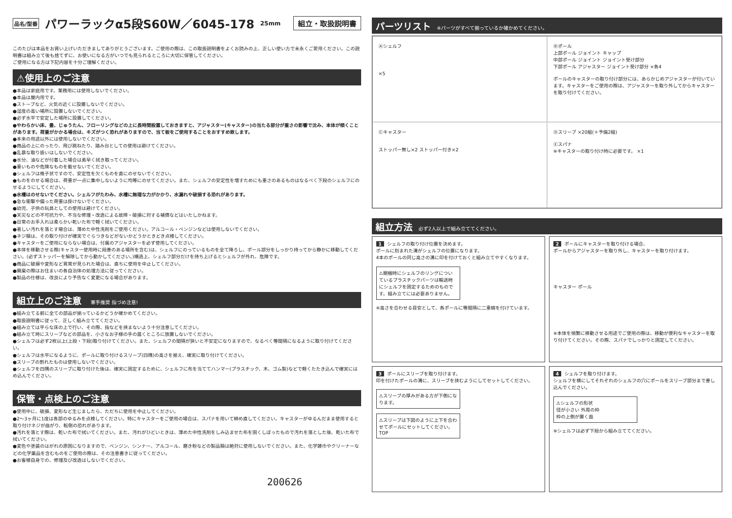品名/型番 パワーラックα5段S60W／6045-178 25mm 組立・取扱説明書
このたびは本品をお買い上げいただきましてありがとうございます。ご使用の際は、この取扱説明書をよくお読みの上、正しい使い方で末永くご愛用ください。この説明書は組み立て後も捨てずに、お使いになる方がいつでも見られるところに大切に保管してください。
ご使用になる方は下記内容を十分ご理解ください。
⚠使用上のご注意
●本品は家庭用です。業務用には使用しないでください。
●本品は屋内用です。
●ストーブなど、火気の近くに設置しないでください。
●湿度の高い場所に設置しないでください。
●必ず水平で安定した場所に設置してください。
●やわらかい床、畳、じゅうたん、フローリングなどの上に長時間設置しておきますと、アジャスター(キャスター)の当たる部分が重さの影響で沈み、本体が傾くことがあります。荷重がかかる場合は、キズがつく恐れがありますので、当て板をご使用することをおすすめ致します。
●本来の用途以外には使用しないでください。
●商品の上にのったり、飛び跳ねたり、踏み台としての使用は避けてください。
●乱暴な取り扱いはしないでください。
●水分、油などが付着した場合は素早く拭き取ってください。
●重いものや危険なものを載せないでください。
●シェルフは格子状ですので、安定性を欠くものを直にのせないでください。
●ものをのせる場合は、荷重が一点に集中しないように均等にのせてください。また、シェルフの安定性を増すためにも重さのあるものはなるべく下段のシェルフにのせるようにしてください。
●水槽はのせないでください。シェルフがたわみ、水槽に無理な力がかかり、水漏れや破損する恐れがあります。
●急な衝撃や偏った荷重は掛けないでください。
●幼児、子供の玩具としての使用は避けてください。
●天災などの不可抗力や、不当な修理・改造による故障・破損に対する補償などはいたしかねます。
●日常のお手入れは柔らかい乾いた布で軽く拭いてください。
●著しい汚れを落とす場合は、薄めた中性洗剤をご使用ください。アルコール・ベンジンなどは使用しないでください。
●ネジ類は、その取り付けが確実でぐらつきなどがないかどうかときどき点検してください。
●キャスターをご使用にならない場合は、付属のアジャスターを必ず使用してください。
●本体を移動させる際(キャスター使用時に段差のある場所を含む)は、シェルフにのっているものを全て降ろし、ポール部分をしっかり持ってから静かに移動してください。(必ずストッパーを解除してから動かしてください。)構造上、シェルフ部分だけを持ち上げるとシェルフが外れ、危険です。
●商品に破損や変形など異常が見られた場合は、直ちに使用を中止してください。
●廃棄の際はお住まいの各自治体の処理方法に従ってください。
●製品の仕様は、改良により予告なく変更になる場合があります。
組立上のご注意 軍手推奨 指づめ注意!
●組み立てる前に全ての部品が揃っているかどうか確かめてください。
●取扱説明書に従って、正しく組み立ててください。
●組み立ては平らな床の上で行い、その際、指などを挟まないよう十分注意してください。
●組み立て時にスリーブなどの部品を、小さなお子様の手の届くところに放置しないでください。
●シェルフは必ず2枚以上(上段・下段)取り付けてください。また、シェルフの間隔が狭いと不安定になりますので、なるべく等間隔になるように取り付けてください。
●シェルフは水平になるように、ポールに取り付けるスリーブ(四隅)の高さを揃え、確実に取り付けてください。
●スリーブの割れたものは使用しないでください。
●シェルフを四隅のスリーブに取り付けた後は、確実に固定するために、シェルフに布を当ててハンマー(プラスチック、木、ゴム製)などで軽くたたき込んで確実にはめ込んでください。
保管・点検上のご注意
●使用中に、破損、変形など生じましたら、ただちに使用を中止してください。
●2〜3ヶ月に1度は各部のゆるみを点検してください。特にキャスターをご使用の場合は、スパナを用いて締め直してください。キャスターがゆるんだまま使用すると取り付けネジが曲がり、転倒の恐れがあります。
●汚れを落とす際は、乾いた布で拭いてください。また、汚れがひどいときは、薄めた中性洗剤をしみ込ませた布を固くしぼったもので汚れを落とした後、乾いた布で拭いてください。
●変色や塗装のはがれの原因になりますので、ベンジン、シンナー、アルコール、磨き粉などの製品類は絶対に使用しないでください。また、化学雑巾やクリーナーなどの化学薬品を含むものをご使用の際は、その注意書きに従ってください。
●お客様自身での、修理及び改造はしないでください。
200626
パーツリスト ※パーツがすべて揃っているか確かめてください。
Ⓐシェルフ
×5
Ⓑポール
上部ポール ジョイント キャップ
中部ポール ジョイント ジョイント受け部分
下部ポール アジャスター ジョイント受け部分 ×各4
ポールのキャスターの取り付け部分には、あらかじめアジャスターが付いています。キャスターをご使用の際は、アジャスターを取り外してからキャスターを取り付けてください。
Ⓒキャスター
ストッパー無し×2 ストッパー付き×2
Ⓓスリーブ ×20組(＋予備2組)
Ⓔスパナ
※キャスターの取り付け時に必要です。 ×1
組立方法 必ず2人以上で組み立ててください。
1 シェルフの取り付け位置を決めます。
ポールに刻まれた溝がシェルフの位置になります。
4本のポールの同じ高さの溝に印を付けておくと組み立てやすくなります。
⚠開梱時にシェルフのリングについているプラスチックパーツは輸送時にシェルフを固定するためのものです。組み立てには必要ありません。
※高さを合わせる目安として、各ポールに等間隔に二重線を付けています。
2 ポールにキャスターを取り付ける場合、
ポールからアジャスターを取り外し、キャスターを取り付けます。
キャスター ポール
※本体を頻繁に移動させる用途でご使用の際は、移動が便利なキャスターを取り付けてください。その際、スパナでしっかりと固定してください。
3 ポールにスリーブを取り付けます。
印を付けたポールの溝に、スリーブを挟むようにしてセットしてください。
⚠スリーブの厚みがある方が下側になります。
⚠スリーブは下図のように上下を合わせてポールにセットしてください。 TOP
4 シェルフを取り付けます。
シェルフを横にしてそれぞれのシェルフの穴にポールをスリーブ部分まで差し込んでください。
⚠シェルフの形状
径が小さい 外周の枠
枠の上側が置く面
※シェルフは必ず下段から組み立ててください。